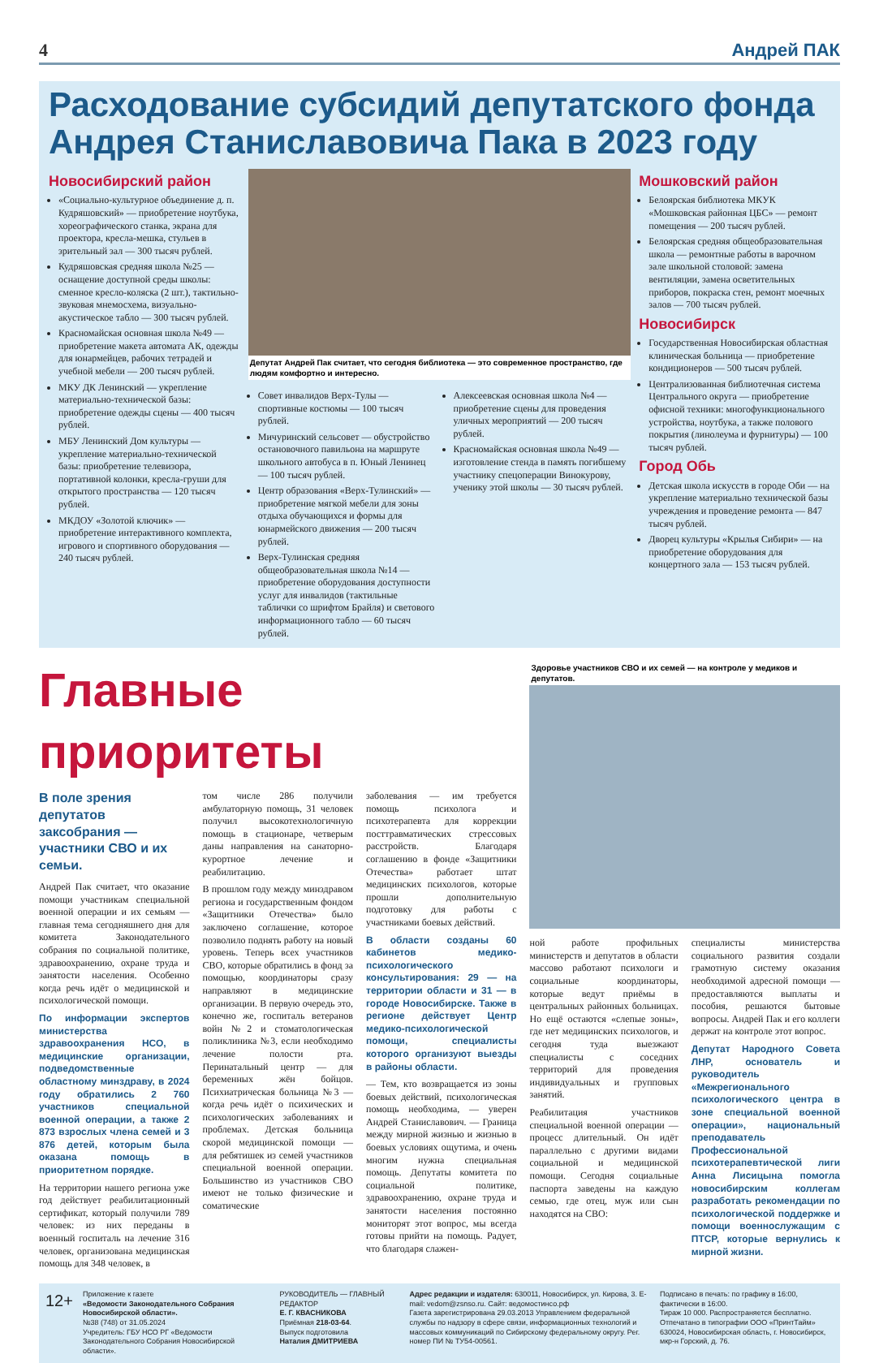4 Андрей ПАК
Расходование субсидий депутатского фонда Андрея Станиславовича Пака в 2023 году
Новосибирский район
«Социально-культурное объединение д. п. Кудряшовский» — приобретение ноутбука, хореографического станка, экрана для проектора, кресла-мешка, стульев в зрительный зал — 300 тысяч рублей.
Кудряшовская средняя школа №25 — оснащение доступной среды школы: сменное кресло-коляска (2 шт.), тактильно-звуковая мнемосхема, визуально-акустическое табло — 300 тысяч рублей.
Красномайская основная школа №49 — приобретение макета автомата АК, одежды для юнармейцев, рабочих тетрадей и учебной мебели — 200 тысяч рублей.
МКУ ДК Ленинский — укрепление материально-технической базы: приобретение одежды сцены — 400 тысяч рублей.
МБУ Ленинский Дом культуры — укрепление материально-технической базы: приобретение телевизора, портативной колонки, кресла-груши для открытого пространства — 120 тысяч рублей.
МКДОУ «Золотой ключик» — приобретение интерактивного комплекта, игрового и спортивного оборудования — 240 тысяч рублей.
Депутат Андрей Пак считает, что сегодня библиотека — это современное пространство, где людям комфортно и интересно.
Совет инвалидов Верх-Тулы — спортивные костюмы — 100 тысяч рублей.
Мичуринский сельсовет — обустройство остановочного павильона на маршруте школьного автобуса в п. Юный Ленинец — 100 тысяч рублей.
Центр образования «Верх-Тулинский» — приобретение мягкой мебели для зоны отдыха обучающихся и формы для юнармейского движения — 200 тысяч рублей.
Верх-Тулинская средняя общеобразовательная школа №14 — приобретение оборудования доступности услуг для инвалидов (тактильные таблички со шрифтом Брайля) и светового информационного табло — 60 тысяч рублей.
Алексеевская основная школа №4 — приобретение сцены для проведения уличных мероприятий — 200 тысяч рублей.
Красномайская основная школа №49 — изготовление стенда в память погибшему участнику спецоперации Винокурову, ученику этой школы — 30 тысяч рублей.
Мошковский район
Белоярская библиотека МКУК «Мошковская районная ЦБС» — ремонт помещения — 200 тысяч рублей.
Белоярская средняя общеобразовательная школа — ремонтные работы в варочном зале школьной столовой: замена вентиляции, замена осветительных приборов, покраска стен, ремонт моечных залов — 700 тысяч рублей.
Новосибирск
Государственная Новосибирская областная клиническая больница — приобретение кондиционеров — 500 тысяч рублей.
Централизованная библиотечная система Центрального округа — приобретение офисной техники: многофункционального устройства, ноутбука, а также полового покрытия (линолеума и фурнитуры) — 100 тысяч рублей.
Город Обь
Детская школа искусств в городе Оби — на укрепление материально технической базы учреждения и проведение ремонта — 847 тысяч рублей.
Дворец культуры «Крылья Сибири» — на приобретение оборудования для концертного зала — 153 тысяч рублей.
Главные приоритеты
В поле зрения депутатов заксобрания — участники СВО и их семьи.
Андрей Пак считает, что оказание помощи участникам специальной военной операции и их семьям — главная тема сегодняшнего дня для комитета Законодательного собрания по социальной политике, здравоохранению, охране труда и занятости населения. Особенно когда речь идёт о медицинской и психологической помощи.
По информации экспертов министерства здравоохранения НСО, в медицинские организации, подведомственные областному минздраву, в 2024 году обратились 2 760 участников специальной военной операции, а также 2 873 взрослых члена семей и 3 876 детей, которым была оказана помощь в приоритетном порядке.
На территории нашего региона уже год действует реабилитационный сертификат, который получили 789 человек: из них переданы в военный госпиталь на лечение 316 человек, организована медицинская помощь для 348 человек, в
том числе 286 получили амбулаторную помощь, 31 человек получил высокотехнологичную помощь в стационаре, четверым даны направления на санаторно-курортное лечение и реабилитацию.
В прошлом году между минздравом региона и государственным фондом «Защитники Отечества» было заключено соглашение, которое позволило поднять работу на новый уровень. Теперь всех участников СВО, которые обратились в фонд за помощью, координаторы сразу направляют в медицинские организации. В первую очередь это, конечно же, госпиталь ветеранов войн №2 и стоматологическая поликлиника №3, если необходимо лечение полости рта. Перинатальный центр — для беременных жён бойцов. Психиатрическая больница №3 — когда речь идёт о психических и психологических заболеваниях и проблемах. Детская больница скорой медицинской помощи — для ребятишек из семей участников специальной военной операции. Большинство из участников СВО имеют не только физические и соматические
заболевания — им требуется помощь психолога и психотерапевта для коррекции посттравматических стрессовых расстройств. Благодаря соглашению в фонде «Защитники Отечества» работает штат медицинских психологов, которые прошли дополнительную подготовку для работы с участниками боевых действий.
В области созданы 60 кабинетов медико-психологического консультирования: 29 — на территории области и 31 — в городе Новосибирске. Также в регионе действует Центр медико-психологической помощи, специалисты которого организуют выезды в районы области.
— Тем, кто возвращается из зоны боевых действий, психологическая помощь необходима, — уверен Андрей Станиславович. — Граница между мирной жизнью и жизнью в боевых условиях ощутима, и очень многим нужна специальная помощь. Депутаты комитета по социальной политике, здравоохранению, охране труда и занятости населения постоянно мониторят этот вопрос, мы всегда готовы прийти на помощь. Радует, что благодаря слажен-
Здоровье участников СВО и их семей — на контроле у медиков и депутатов.
ной работе профильных министерств и депутатов в области массово работают психологи и социальные координаторы, которые ведут приёмы в центральных районных больницах. Но ещё остаются «слепые зоны», где нет медицинских психологов, и сегодня туда выезжают специалисты с соседних территорий для проведения индивидуальных и групповых занятий.
Реабилитация участников специальной военной операции — процесс длительный. Он идёт параллельно с другими видами социальной и медицинской помощи. Сегодня социальные паспорта заведены на каждую семью, где отец, муж или сын находятся на СВО:
специалисты министерства социального развития создали грамотную систему оказания необходимой адресной помощи — предоставляются выплаты и пособия, решаются бытовые вопросы. Андрей Пак и его коллеги держат на контроле этот вопрос.
Депутат Народного Совета ЛНР, основатель и руководитель «Межрегионального психологического центра в зоне специальной военной операции», национальный преподаватель Профессиональной психотерапевтической лиги Анна Лисицына помогла новосибирским коллегам разработать рекомендации по психологической поддержке и помощи военнослужащим с ПТСР, которые вернулись к мирной жизни.
12+
Приложение к газете
«Ведомости Законодательного Собрания Новосибирской области».
№38 (748) от 31.05.2024
Учредитель: ГБУ НСО РГ «Ведомости Законодательного Собрания Новосибирской области».
РУКОВОДИТЕЛЬ — ГЛАВНЫЙ РЕДАКТОР
Е. Г. КВАСНИКОВА
Приёмная 218-03-64.
Выпуск подготовила
Наталия ДМИТРИЕВА
Адрес редакции и издателя: 630011, Новосибирск, ул. Кирова, 3. E-mail: vedom@zsnso.ru. Сайт: ведомостинсо.рф
Газета зарегистрирована 29.03.2013 Управлением федеральной службы по надзору в сфере связи, информационных технологий и массовых коммуникаций по Сибирскому федеральному округу. Рег. номер ПИ № ТУ54-00561.
Подписано в печать: по графику в 16:00, фактически в 16:00.
Тираж 10 000. Распространяется бесплатно.
Отпечатано в типографии ООО «ПринтТайм» 630024, Новосибирская область, г. Новосибирск, мкр-н Горский, д. 76.